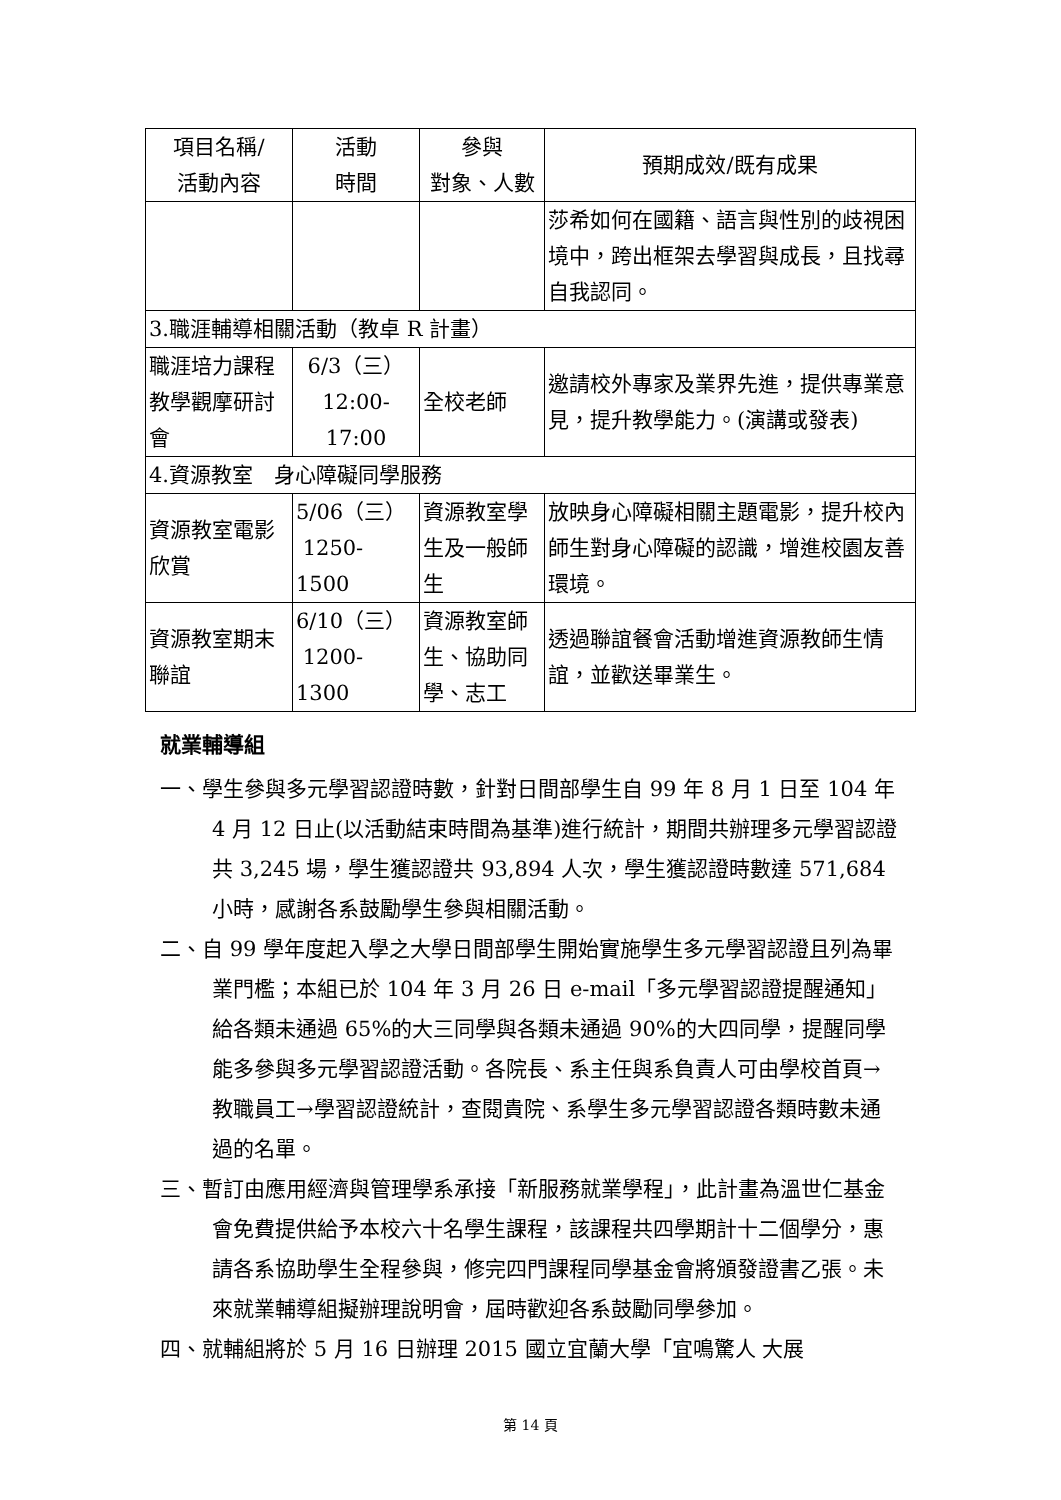| 項目名稱/ 活動內容 | 活動 時間 | 參與 對象、人數 | 預期成效/既有成果 |
| --- | --- | --- | --- |
| | | | 莎希如何在國籍、語言與性別的歧視困境中，跨出框架去學習與成長，且找尋自我認同。 |
| 3.職涯輔導相關活動（教卓 R 計畫） | | | |
| 職涯培力課程教學觀摩研討會 | 6/3（三） 12:00-17:00 | 全校老師 | 邀請校外專家及業界先進，提供專業意見，提升教學能力。(演講或發表) |
| 4.資源教室 身心障礙同學服務 | | | |
| 資源教室電影欣賞 | 5/06（三） 1250-1500 | 資源教室學生及一般師生 | 放映身心障礙相關主題電影，提升校內師生對身心障礙的認識，增進校園友善環境。 |
| 資源教室期末聯誼 | 6/10（三） 1200-1300 | 資源教室師生、協助同學、志工 | 透過聯誼餐會活動增進資源教師生情誼，並歡送畢業生。 |
就業輔導組
一、學生參與多元學習認證時數，針對日間部學生自 99 年 8 月 1 日至 104 年 4 月 12 日止(以活動結束時間為基準)進行統計，期間共辦理多元學習認證共 3,245 場，學生獲認證共 93,894 人次，學生獲認證時數達 571,684 小時，感謝各系鼓勵學生參與相關活動。
二、自 99 學年度起入學之大學日間部學生開始實施學生多元學習認證且列為畢業門檻；本組已於 104 年 3 月 26 日 e-mail「多元學習認證提醒通知」給各類未通過 65%的大三同學與各類未通過 90%的大四同學，提醒同學能多參與多元學習認證活動。各院長、系主任與系負責人可由學校首頁→教職員工→學習認證統計，查閱貴院、系學生多元學習認證各類時數未通過的名單。
三、暫訂由應用經濟與管理學系承接「新服務就業學程」，此計畫為溫世仁基金會免費提供給予本校六十名學生課程，該課程共四學期計十二個學分，惠請各系協助學生全程參與，修完四門課程同學基金會將頒發證書乙張。未來就業輔導組擬辦理說明會，屆時歡迎各系鼓勵同學參加。
四、就輔組將於 5 月 16 日辦理 2015 國立宜蘭大學「宜鳴驚人 大展
第 14 頁